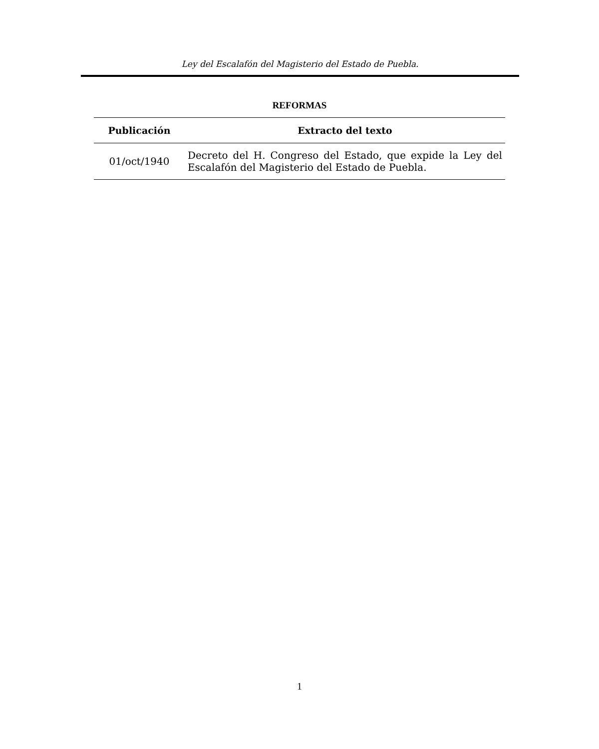Ley del Escalafón del Magisterio del Estado de Puebla.
REFORMAS
| Publicación | Extracto del texto |
| --- | --- |
| 01/oct/1940 | Decreto del H. Congreso del Estado, que expide la Ley del Escalafón del Magisterio del Estado de Puebla. |
1